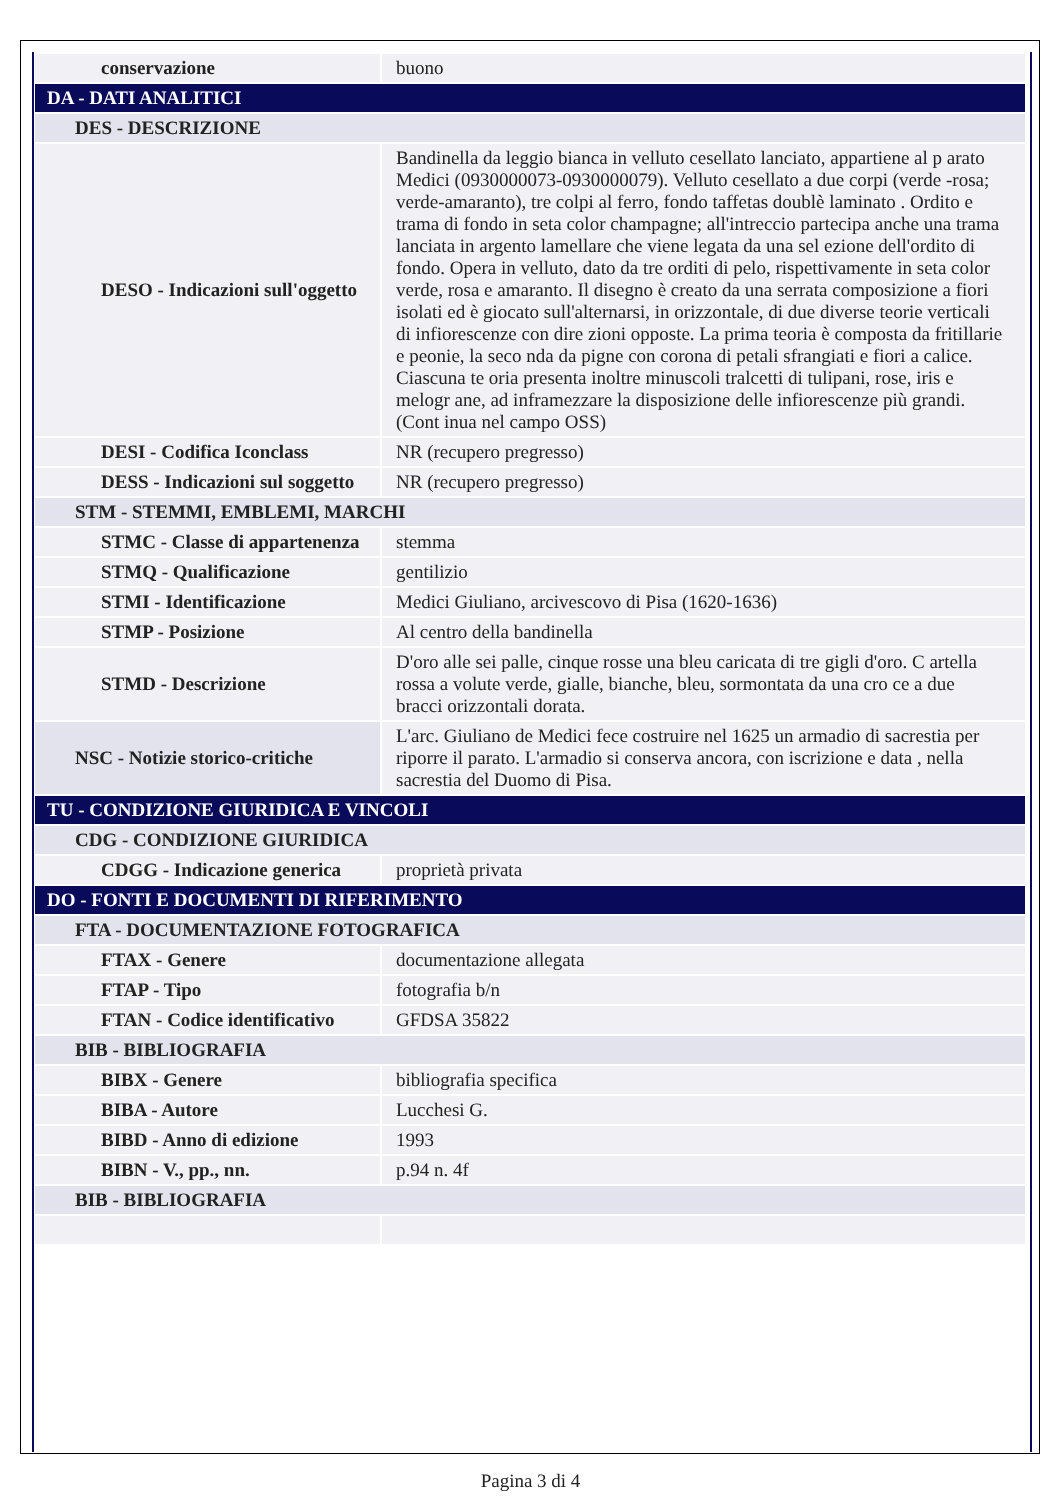| conservazione | buono |
| DA - DATI ANALITICI | |
| DES - DESCRIZIONE | |
| DESO - Indicazioni sull'oggetto | Bandinella da leggio bianca in velluto cesellato lanciato, appartiene al p arato Medici (0930000073-0930000079). Velluto cesellato a due corpi (verde -rosa; verde-amaranto), tre colpi al ferro, fondo taffetas doublè laminato . Ordito e trama di fondo in seta color champagne; all'intreccio partecipa anche una trama lanciata in argento lamellare che viene legata da una sel ezione dell'ordito di fondo. Opera in velluto, dato da tre orditi di pelo, rispettivamente in seta color verde, rosa e amaranto. Il disegno è creato da una serrata composizione a fiori isolati ed è giocato sull'alternarsi, in orizzontale, di due diverse teorie verticali di infiorescenze con dire zioni opposte. La prima teoria è composta da fritillarie e peonie, la seco nda da pigne con corona di petali sfrangiati e fiori a calice. Ciascuna te oria presenta inoltre minuscoli tralcetti di tulipani, rose, iris e melogr ane, ad inframezzare la disposizione delle infiorescenze più grandi. (Cont inua nel campo OSS) |
| DESI - Codifica Iconclass | NR (recupero pregresso) |
| DESS - Indicazioni sul soggetto | NR (recupero pregresso) |
| STM - STEMMI, EMBLEMI, MARCHI | |
| STMC - Classe di appartenenza | stemma |
| STMQ - Qualificazione | gentilizio |
| STMI - Identificazione | Medici Giuliano, arcivescovo di Pisa (1620-1636) |
| STMP - Posizione | Al centro della bandinella |
| STMD - Descrizione | D'oro alle sei palle, cinque rosse una bleu caricata di tre gigli d'oro. C artella rossa a volute verde, gialle, bianche, bleu, sormontata da una cro ce a due bracci orizzontali dorata. |
| NSC - Notizie storico-critiche | L'arc. Giuliano de Medici fece costruire nel 1625 un armadio di sacrestia per riporre il parato. L'armadio si conserva ancora, con iscrizione e data , nella sacrestia del Duomo di Pisa. |
| TU - CONDIZIONE GIURIDICA E VINCOLI | |
| CDG - CONDIZIONE GIURIDICA | |
| CDGG - Indicazione generica | proprietà privata |
| DO - FONTI E DOCUMENTI DI RIFERIMENTO | |
| FTA - DOCUMENTAZIONE FOTOGRAFICA | |
| FTAX - Genere | documentazione allegata |
| FTAP - Tipo | fotografia b/n |
| FTAN - Codice identificativo | GFDSA 35822 |
| BIB - BIBLIOGRAFIA | |
| BIBX - Genere | bibliografia specifica |
| BIBA - Autore | Lucchesi G. |
| BIBD - Anno di edizione | 1993 |
| BIBN - V., pp., nn. | p.94 n. 4f |
| BIB - BIBLIOGRAFIA | |
Pagina 3 di 4